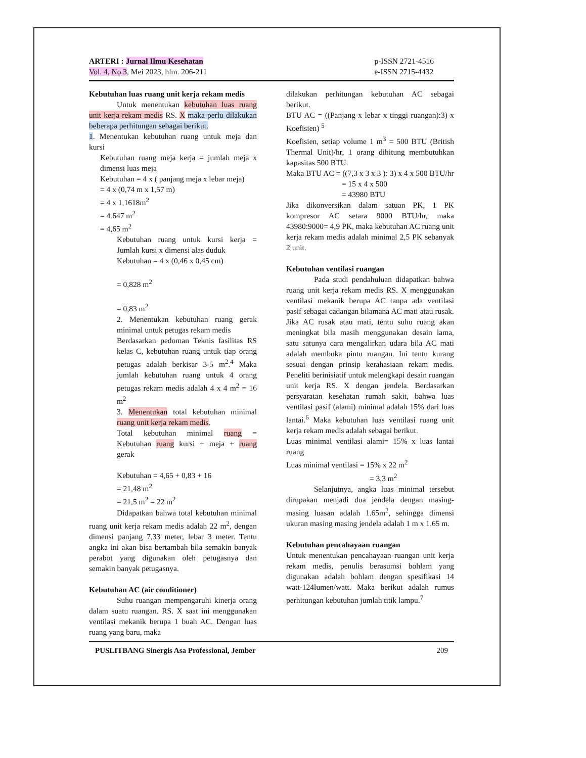ARTERI : Jurnal Ilmu Kesehatan
Vol. 4, No.3, Mei 2023, hlm. 206-211
p-ISSN 2721-4516
e-ISSN 2715-4432
Kebutuhan luas ruang unit kerja rekam medis
Untuk menentukan kebutuhan luas ruang unit kerja rekam medis RS. X maka perlu dilakukan beberapa perhitungan sebagai berikut.
1. Menentukan kebutuhan ruang untuk meja dan kursi
Kebutuhan ruang meja kerja = jumlah meja x dimensi luas meja
Kebutuhan = 4 x ( panjang meja x lebar meja)
= 4 x (0,74 m x 1,57 m)
= 4 x 1,1618m<sup>2</sup>
= 4.647 m<sup>2</sup>
= 4,65 m<sup>2</sup>
Kebutuhan ruang untuk kursi kerja = Jumlah kursi x dimensi alas duduk
Kebutuhan = 4 x (0,46 x 0,45 cm)
= 0,828 m<sup>2</sup>
= 0,83 m<sup>2</sup>
2. Menentukan kebutuhan ruang gerak minimal untuk petugas rekam medis
Berdasarkan pedoman Teknis fasilitas RS kelas C, kebutuhan ruang untuk tiap orang petugas adalah berkisar 3-5 m<sup>2</sup>.<sup>4</sup> Maka jumlah kebutuhan ruang untuk 4 orang petugas rekam medis adalah 4 x 4 m<sup>2</sup> = 16 m<sup>2</sup>
3. Menentukan total kebutuhan minimal ruang unit kerja rekam medis.
Total kebutuhan minimal ruang = Kebutuhan ruang kursi + meja + ruang gerak
Kebutuhan = 4,65 + 0,83 + 16
= 21,48 m<sup>2</sup>
= 21,5 m<sup>2</sup> = 22 m<sup>2</sup>
Didapatkan bahwa total kebutuhan minimal ruang unit kerja rekam medis adalah 22 m<sup>2</sup>, dengan dimensi panjang 7,33 meter, lebar 3 meter. Tentu angka ini akan bisa bertambah bila semakin banyak perabot yang digunakan oleh petugasnya dan semakin banyak petugasnya.
Kebutuhan AC (air conditioner)
Suhu ruangan mempengaruhi kinerja orang dalam suatu ruangan. RS. X saat ini menggunakan ventilasi mekanik berupa 1 buah AC. Dengan luas ruang yang baru, maka
dilakukan perhitungan kebutuhan AC sebagai berikut.
BTU AC = ((Panjang x lebar x tinggi ruangan):3) x Koefisien) <sup>5</sup>
Koefisien, setiap volume 1 m<sup>3</sup> = 500 BTU (British Thermal Unit)/hr, 1 orang dihitung membutuhkan kapasitas 500 BTU.
Maka BTU AC = ((7,3 x 3 x 3 ): 3) x 4 x 500 BTU/hr
= 15 x 4 x 500
= 43980 BTU
Jika dikonversikan dalam satuan PK, 1 PK kompresor AC setara 9000 BTU/hr, maka 43980:9000= 4,9 PK, maka kebutuhan AC ruang unit kerja rekam medis adalah minimal 2,5 PK sebanyak 2 unit.
Kebutuhan ventilasi ruangan
Pada studi pendahuluan didapatkan bahwa ruang unit kerja rekam medis RS. X menggunakan ventilasi mekanik berupa AC tanpa ada ventilasi pasif sebagai cadangan bilamana AC mati atau rusak. Jika AC rusak atau mati, tentu suhu ruang akan meningkat bila masih menggunakan desain lama, satu satunya cara mengalirkan udara bila AC mati adalah membuka pintu ruangan. Ini tentu kurang sesuai dengan prinsip kerahasiaan rekam medis. Peneliti berinisiatif untuk melengkapi desain ruangan unit kerja RS. X dengan jendela. Berdasarkan persyaratan kesehatan rumah sakit, bahwa luas ventilasi pasif (alami) minimal adalah 15% dari luas lantai.<sup>6</sup> Maka kebutuhan luas ventilasi ruang unit kerja rekam medis adalah sebagai berikut.
Luas minimal ventilasi alami= 15% x luas lantai ruang
Luas minimal ventilasi = 15% x 22 m<sup>2</sup>
= 3,3 m<sup>2</sup>
Selanjutnya, angka luas minimal tersebut dirupakan menjadi dua jendela dengan masing-masing luasan adalah 1.65m<sup>2</sup>, sehingga dimensi ukuran masing masing jendela adalah 1 m x 1.65 m.
Kebutuhan pencahayaan ruangan
Untuk menentukan pencahayaan ruangan unit kerja rekam medis, penulis berasumsi bohlam yang digunakan adalah bohlam dengan spesifikasi 14 watt-124lumen/watt. Maka berikut adalah rumus perhitungan kebutuhan jumlah titik lampu.<sup>7</sup>
PUSLITBANG Sinergis Asa Professional, Jember 209